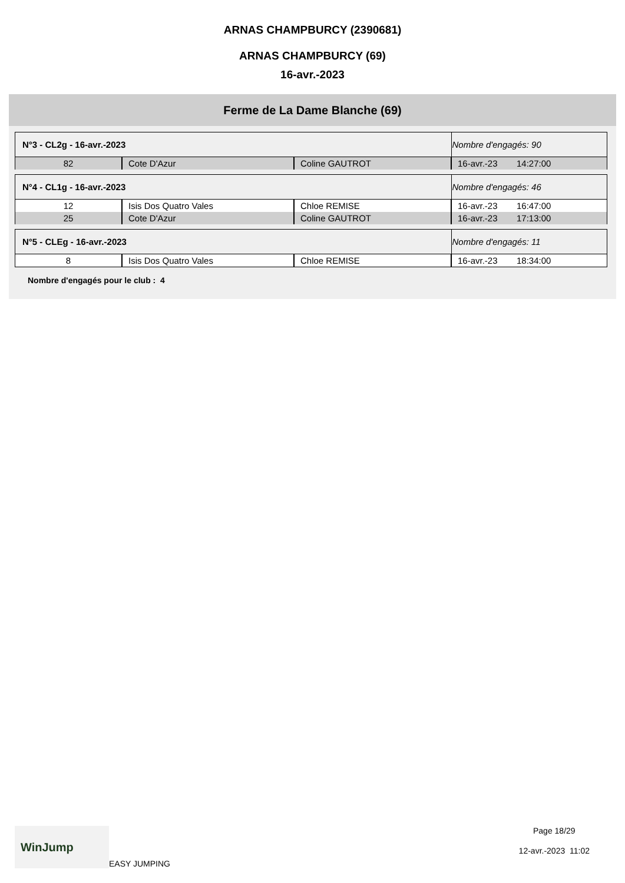ARNAS CHAMPBURCY (2390681)
ARNAS CHAMPBURCY (69)
16-avr.-2023
Ferme de La Dame Blanche (69)
| N°3 - CL2g - 16-avr.-2023 | | | Nombre d'engagés: 90 | |
| --- | --- | --- | --- | --- |
| 82 | Cote D'Azur | Coline GAUTROT | 16-avr.-23 | 14:27:00 |
| N°4 - CL1g - 16-avr.-2023 | | | Nombre d'engagés: 46 | |
| 12 | Isis Dos Quatro Vales | Chloe REMISE | 16-avr.-23 | 16:47:00 |
| 25 | Cote D'Azur | Coline GAUTROT | 16-avr.-23 | 17:13:00 |
| N°5 - CLEg - 16-avr.-2023 | | | Nombre d'engagés: 11 | |
| 8 | Isis Dos Quatro Vales | Chloe REMISE | 16-avr.-23 | 18:34:00 |
Nombre d'engagés pour le club : 4
WinJump
EASY JUMPING
Page 18/29
12-avr.-2023 11:02